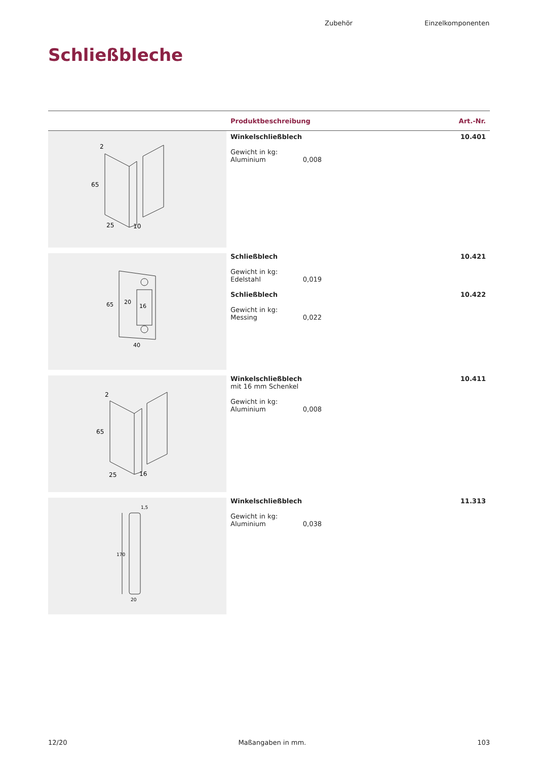Zubehör Einzelkomponenten
Schließbleche
| | Produktbeschreibung | Art.-Nr. |
| --- | --- | --- |
| 2 65 25 10 | Winkelschließblech Gewicht in kg: Aluminium 0,008 | 10.401 |
| 65 20 16 40 | Schließblech Gewicht in kg: Edelstahl 0,019 Schließblech Gewicht in kg: Messing 0,022 | 10.421 10.422 |
| 2 65 25 16 | Winkelschließblech mit 16 mm Schenkel Gewicht in kg: Aluminium 0,008 | 10.411 |
| 1,5 170 20 | Winkelschließblech Gewicht in kg: Aluminium 0,038 | 11.313 |
12/20 Maßangaben in mm. 103